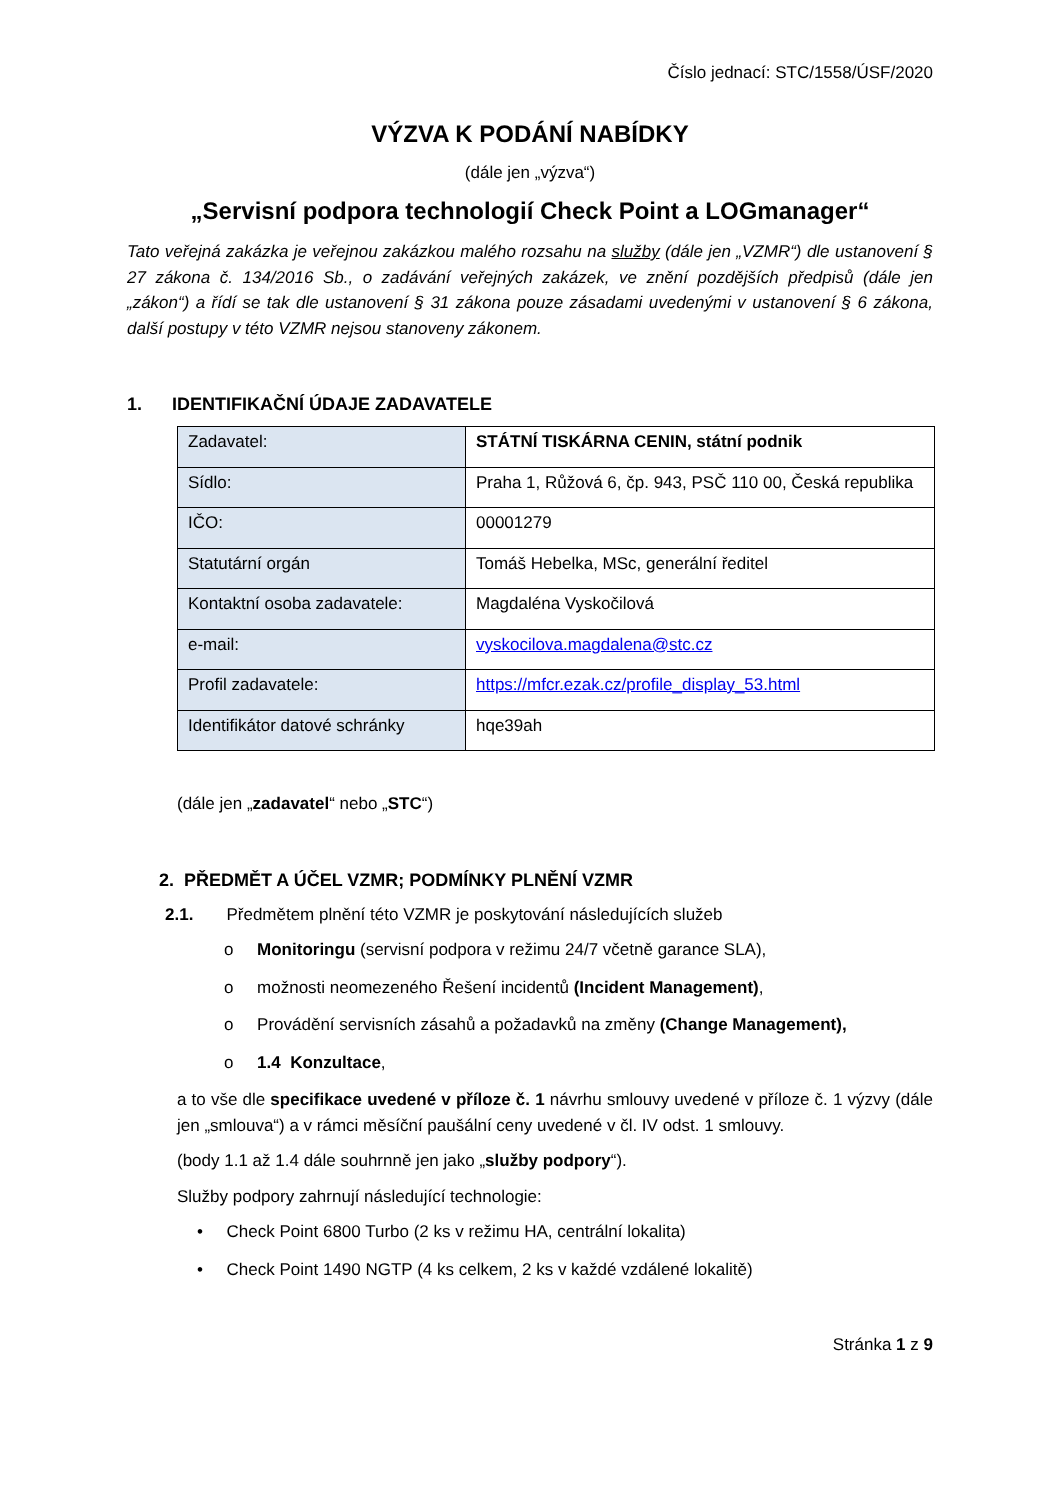Číslo jednací: STC/1558/ÚSF/2020
VÝZVA K PODÁNÍ NABÍDKY
(dále jen „výzva“)
„Servisní podpora technologií Check Point a LOGmanager“
Tato veřejná zakázka je veřejnou zakázkou malého rozsahu na služby (dále jen „VZMR“) dle ustanovení § 27 zákona č. 134/2016 Sb., o zadávání veřejných zakázek, ve znění pozdějších předpisů (dále jen „zákon“) a řídí se tak dle ustanovení § 31 zákona pouze zásadami uvedenými v ustanovení § 6 zákona, další postupy v této VZMR nejsou stanoveny zákonem.
1. IDENTIFIKAČNÍ ÚDAJE ZADAVATELE
| Zadavatel: | STÁTNÍ TISKÁRNA CENIN, státní podnik |
| Sídlo: | Praha 1, Růžová 6, čp. 943, PSČ 110 00, Česká republika |
| IČO: | 00001279 |
| Statutární orgán | Tomáš Hebelka, MSc, generální ředitel |
| Kontaktní osoba zadavatele: | Magdaléna Vyskočilová |
| e-mail: | vyskocilova.magdalena@stc.cz |
| Profil zadavatele: | https://mfcr.ezak.cz/profile_display_53.html |
| Identifikátor datové schránky | hqe39ah |
(dále jen „zadavatel“ nebo „STC“)
2. PŘEDMĚT A ÚČEL VZMR; PODMÍNKY PLNĚNÍ VZMR
2.1. Předmětem plnění této VZMR je poskytování následujících služeb
o Monitoringu (servisní podpora v režimu 24/7 včetně garance SLA),
o možnosti neomezeného Řešení incidentů (Incident Management),
o Provádění servisních zásahů a požadavků na změny (Change Management),
o 1.4 Konzultace,
a to vše dle specifikace uvedené v příloze č. 1 návrhu smlouvy uvedené v příloze č. 1 výzvy (dále jen „smlouva“) a v rámci měsíční paušální ceny uvedené v čl. IV odst. 1 smlouvy.
(body 1.1 až 1.4 dále souhrnně jen jako „služby podpory“).
Služby podpory zahrnují následující technologie:
• Check Point 6800 Turbo (2 ks v režimu HA, centrální lokalita)
• Check Point 1490 NGTP (4 ks celkem, 2 ks v každé vzdálené lokalitě)
Stránka 1 z 9